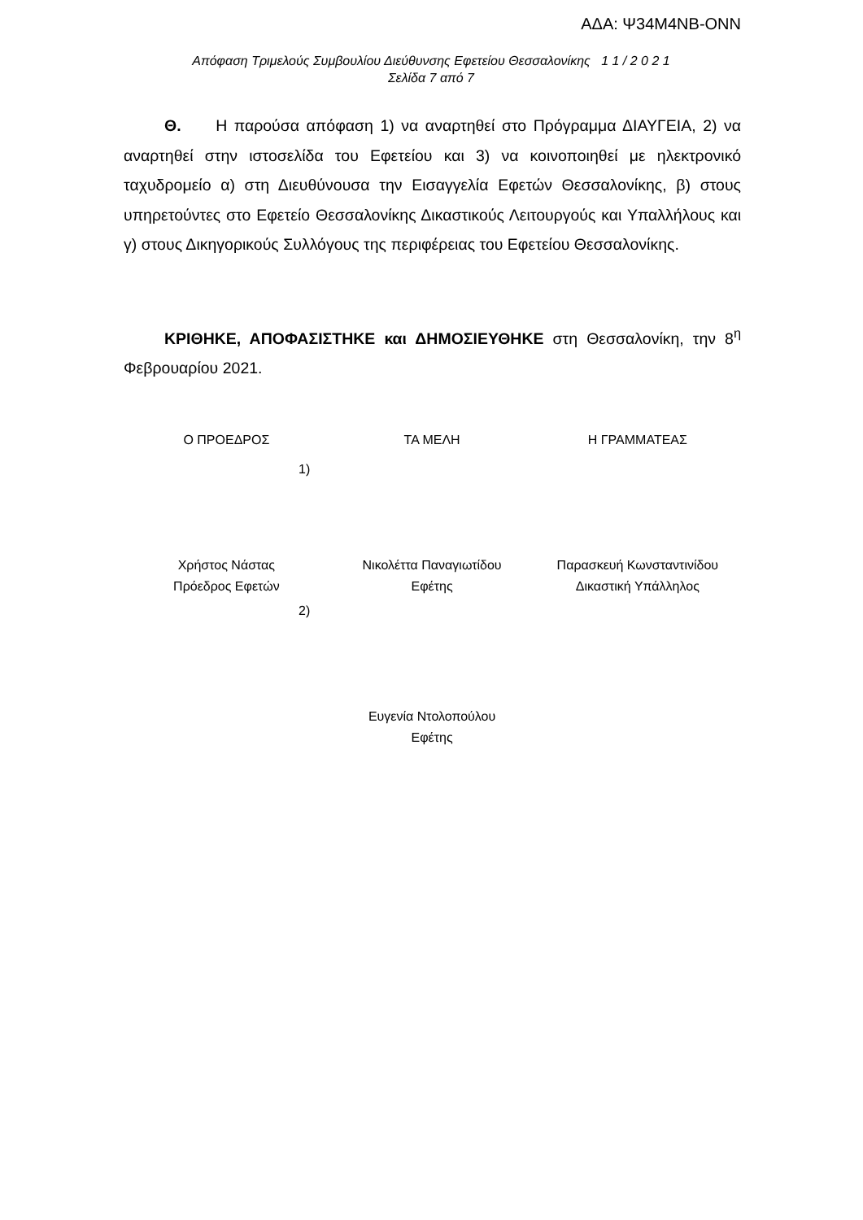ΑΔΑ: Ψ34Μ4ΝΒ-ΟΝΝ
Απόφαση Τριμελούς Συμβουλίου Διεύθυνσης Εφετείου Θεσσαλονίκης 1 1 / 2 0 2 1
Σελίδα 7 από 7
Θ. Η παρούσα απόφαση 1) να αναρτηθεί στο Πρόγραμμα ΔΙΑΥΓΕΙΑ, 2) να αναρτηθεί στην ιστοσελίδα του Εφετείου και 3) να κοινοποιηθεί με ηλεκτρονικό ταχυδρομείο α) στη Διευθύνουσα την Εισαγγελία Εφετών Θεσσαλονίκης, β) στους υπηρετούντες στο Εφετείο Θεσσαλονίκης Δικαστικούς Λειτουργούς και Υπαλλήλους και γ) στους Δικηγορικούς Συλλόγους της περιφέρειας του Εφετείου Θεσσαλονίκης.
ΚΡΙΘΗΚΕ, ΑΠΟΦΑΣΙΣΤΗΚΕ και ΔΗΜΟΣΙΕΥΘΗΚΕ στη Θεσσαλονίκη, την 8<sup>η</sup> Φεβρουαρίου 2021.
Ο ΠΡΟΕΔΡΟΣ ΤΑ ΜΕΛΗ Η ΓΡΑΜΜΑΤΕΑΣ
1)
Χρήστος Νάστας
Πρόεδρος Εφετών
Νικολέττα Παναγιωτίδου
Εφέτης
Παρασκευή Κωνσταντινίδου
Δικαστική Υπάλληλος
2)
Ευγενία Ντολοπούλου
Εφέτης